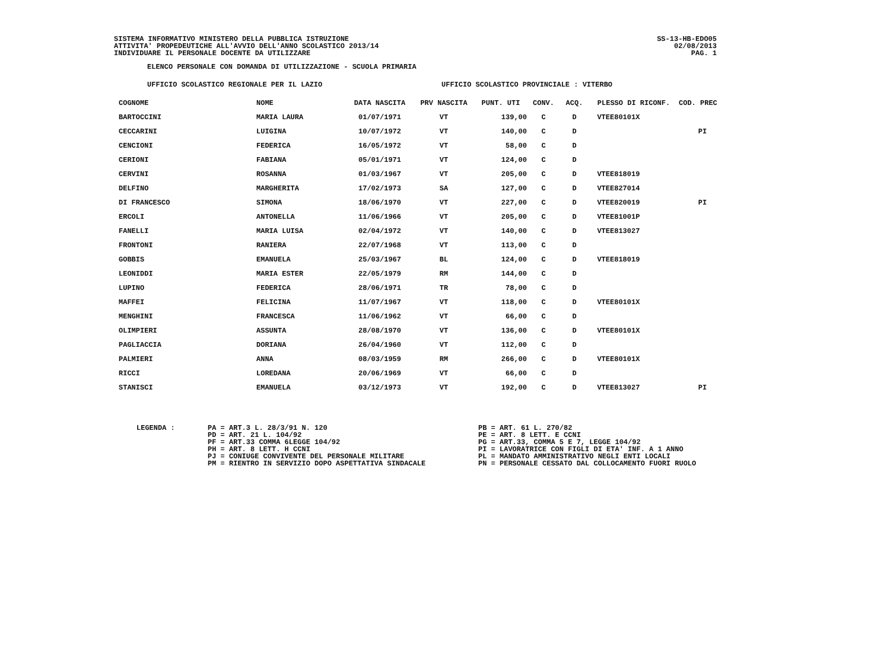SS-13-HB-EDO05
02/08/2013
PAG. 1
SISTEMA INFORMATIVO MINISTERO DELLA PUBBLICA ISTRUZIONE
ATTIVITA' PROPEDEUTICHE ALL'AVVIO DELL'ANNO SCOLASTICO 2013/14
INDIVIDUARE IL PERSONALE DOCENTE DA UTILIZZARE
ELENCO PERSONALE CON DOMANDA DI UTILIZZAZIONE - SCUOLA PRIMARIA
UFFICIO SCOLASTICO REGIONALE PER IL LAZIO UFFICIO SCOLASTICO PROVINCIALE : VITERBO
| COGNOME | NOME | DATA NASCITA | PRV NASCITA | PUNT. UTI | CONV. | ACQ. | PLESSO DI RICONF. | COD. PREC |
| --- | --- | --- | --- | --- | --- | --- | --- | --- |
| BARTOCCINI | MARIA LAURA | 01/07/1971 | VT | 139,00 | C | D | VTEE80101X | |
| CECCARINI | LUIGINA | 10/07/1972 | VT | 140,00 | C | D | | PI |
| CENCIONI | FEDERICA | 16/05/1972 | VT | 58,00 | C | D | | |
| CERIONI | FABIANA | 05/01/1971 | VT | 124,00 | C | D | | |
| CERVINI | ROSANNA | 01/03/1967 | VT | 205,00 | C | D | VTEE818019 | |
| DELFINO | MARGHERITA | 17/02/1973 | SA | 127,00 | C | D | VTEE827014 | |
| DI FRANCESCO | SIMONA | 18/06/1970 | VT | 227,00 | C | D | VTEE820019 | PI |
| ERCOLI | ANTONELLA | 11/06/1966 | VT | 205,00 | C | D | VTEE81001P | |
| FANELLI | MARIA LUISA | 02/04/1972 | VT | 140,00 | C | D | VTEE813027 | |
| FRONTONI | RANIERA | 22/07/1968 | VT | 113,00 | C | D | | |
| GOBBIS | EMANUELA | 25/03/1967 | BL | 124,00 | C | D | VTEE818019 | |
| LEONIDDI | MARIA ESTER | 22/05/1979 | RM | 144,00 | C | D | | |
| LUPINO | FEDERICA | 28/06/1971 | TR | 78,00 | C | D | | |
| MAFFEI | FELICINA | 11/07/1967 | VT | 118,00 | C | D | VTEE80101X | |
| MENGHINI | FRANCESCA | 11/06/1962 | VT | 66,00 | C | D | | |
| OLIMPIERI | ASSUNTA | 28/08/1970 | VT | 136,00 | C | D | VTEE80101X | |
| PAGLIACCIA | DORIANA | 26/04/1960 | VT | 112,00 | C | D | | |
| PALMIERI | ANNA | 08/03/1959 | RM | 266,00 | C | D | VTEE80101X | |
| RICCI | LOREDANA | 20/06/1969 | VT | 66,00 | C | D | | |
| STANISCI | EMANUELA | 03/12/1973 | VT | 192,00 | C | D | VTEE813027 | PI |
LEGENDA : PA = ART.3 L. 28/3/91 N. 120
PD = ART. 21 L. 104/92
PF = ART.33 COMMA 6LEGGE 104/92
PH = ART. 8 LETT. H CCNI
PJ = CONIUGE CONVIVENTE DEL PERSONALE MILITARE
PM = RIENTRO IN SERVIZIO DOPO ASPETTATIVA SINDACALE
PB = ART. 61 L. 270/82
PE = ART. 8 LETT. E CCNI
PG = ART.33, COMMA 5 E 7, LEGGE 104/92
PI = LAVORATRICE CON FIGLI DI ETA' INF. A 1 ANNO
PL = MANDATO AMMINISTRATIVO NEGLI ENTI LOCALI
PN = PERSONALE CESSATO DAL COLLOCAMENTO FUORI RUOLO